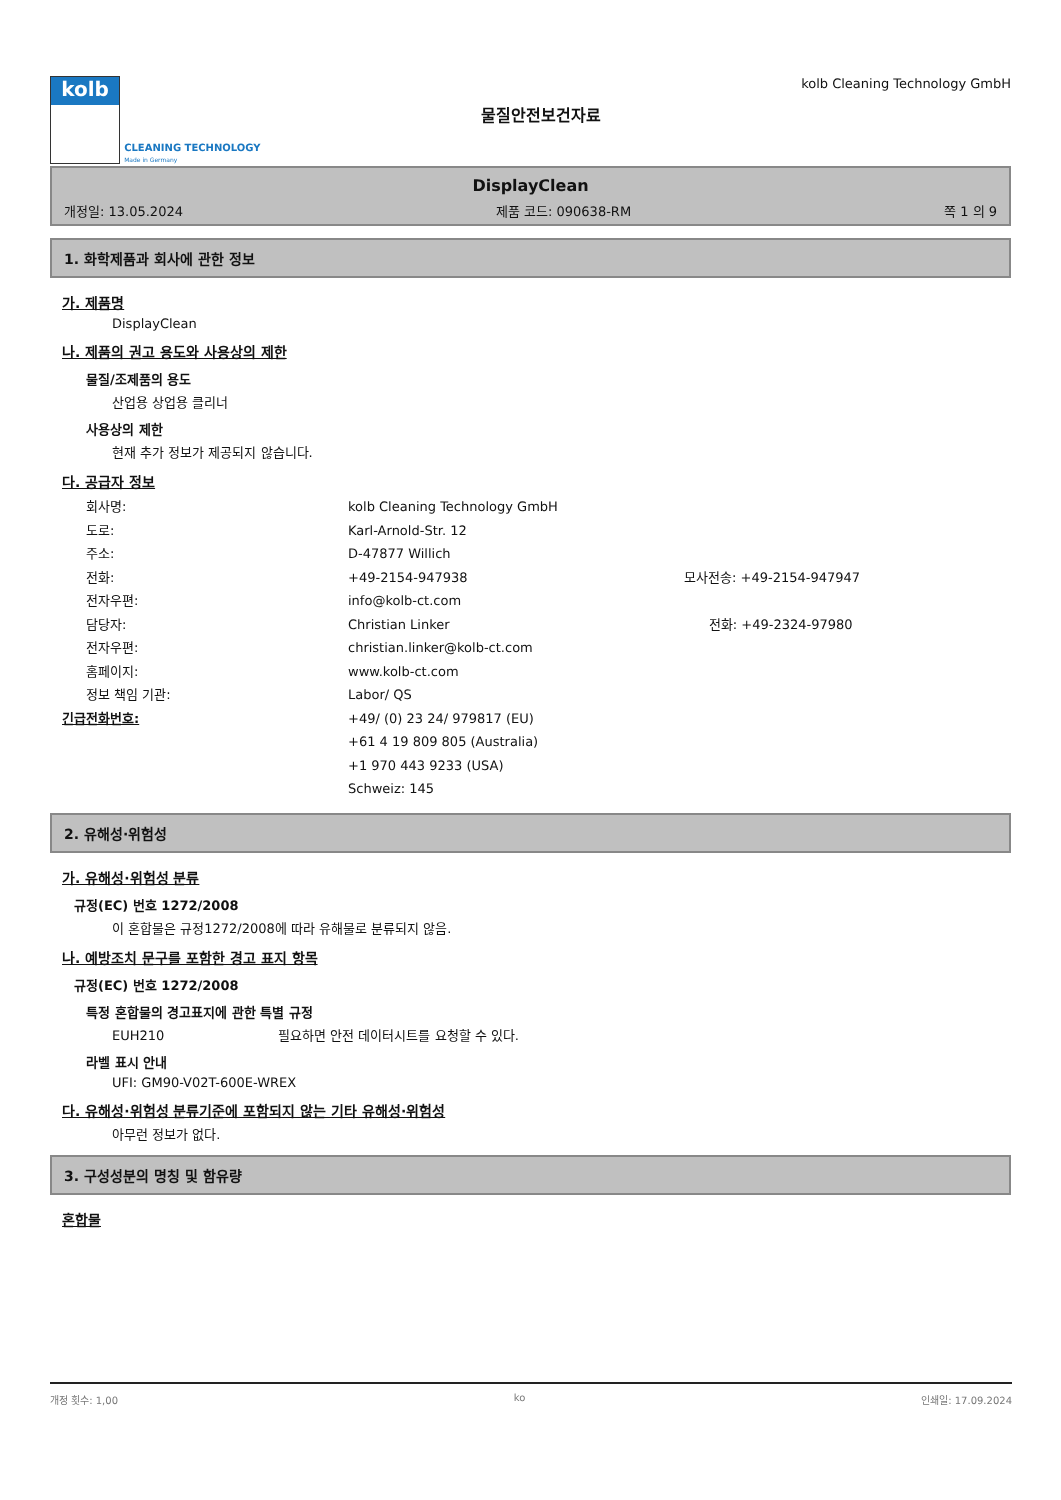kolb
CLEANING TECHNOLOGY
Made in Germany
물질안전보건자료
kolb Cleaning Technology GmbH
DisplayClean
개정일: 13.05.2024 제품 코드: 090638-RM 쪽 1 의 9
1. 화학제품과 회사에 관한 정보
가. 제품명
DisplayClean
나. 제품의 권고 용도와 사용상의 제한
물질/조제품의 용도
산업용 상업용 클리너
사용상의 제한
현재 추가 정보가 제공되지 않습니다.
다. 공급자 정보
회사명: kolb Cleaning Technology GmbH
도로: Karl-Arnold-Str. 12
주소: D-47877 Willich
전화: +49-2154-947938 모사전송: +49-2154-947947
전자우편: info@kolb-ct.com
담당자: Christian Linker 전화: +49-2324-97980
전자우편: christian.linker@kolb-ct.com
홈페이지: www.kolb-ct.com
정보 책임 기관: Labor/ QS
긴급전화번호: +49/ (0) 23 24/ 979817 (EU)
+61 4 19 809 805 (Australia)
+1 970 443 9233 (USA)
Schweiz: 145
2. 유해성·위험성
가. 유해성·위험성 분류
규정(EC) 번호 1272/2008
이 혼합물은 규정1272/2008에 따라 유해물로 분류되지 않음.
나. 예방조치 문구를 포함한 경고 표지 항목
규정(EC) 번호 1272/2008
특정 혼합물의 경고표지에 관한 특별 규정
EUH210 필요하면 안전 데이터시트를 요청할 수 있다.
라벨 표시 안내
UFI: GM90-V02T-600E-WREX
다. 유해성·위험성 분류기준에 포함되지 않는 기타 유해성·위험성
아무런 정보가 없다.
3. 구성성분의 명칭 및 함유량
혼합물
개정 횟수: 1,00 ko 인쇄일: 17.09.2024